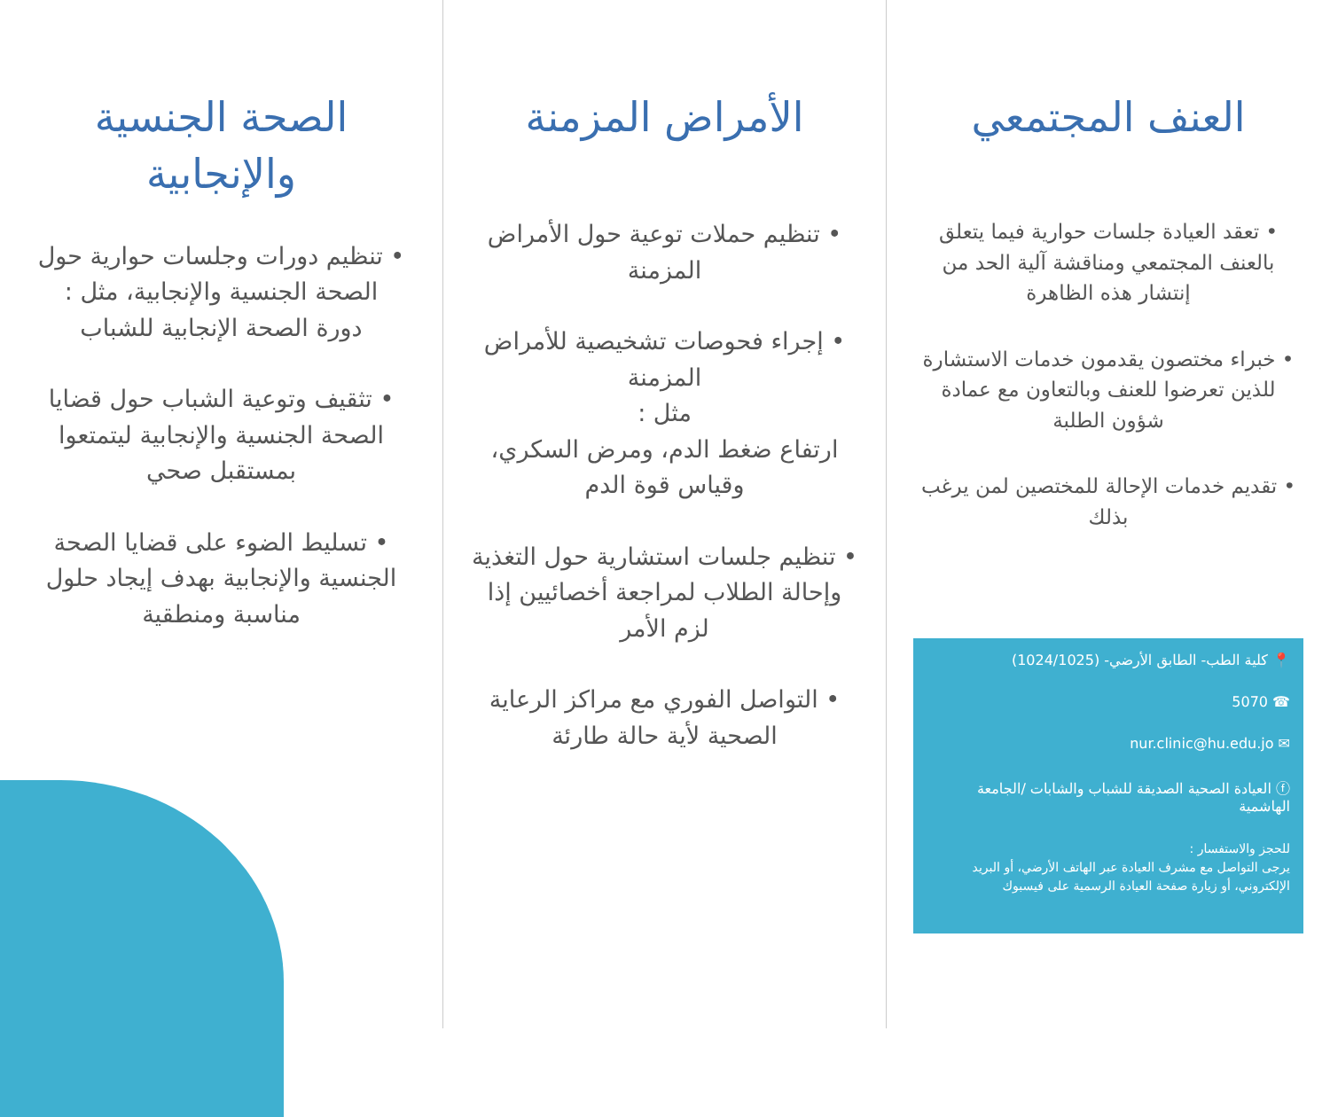العنف المجتمعي
• تعقد العيادة جلسات حوارية فيما يتعلق بالعنف المجتمعي ومناقشة آلية الحد من إنتشار هذه الظاهرة
• خبراء مختصون يقدمون خدمات الاستشارة للذين تعرضوا للعنف وبالتعاون مع عمادة شؤون الطلبة
• تقديم خدمات الإحالة للمختصين لمن يرغب بذلك
📍 كلية الطب- الطابق الأرضي- (1024/1025)
☎ 5070
✉ nur.clinic@hu.edu.jo
ⓕ العيادة الصحية الصديقة للشباب والشابات /الجامعة الهاشمية
للحجز والاستفسار :
يرجى التواصل مع مشرف العيادة عبر الهاتف الأرضي، أو البريد الإلكتروني، أو زيارة صفحة العيادة الرسمية على فيسبوك
الأمراض المزمنة
• تنظيم حملات توعية حول الأمراض المزمنة
• إجراء فحوصات تشخيصية للأمراض المزمنة
مثل :
ارتفاع ضغط الدم، ومرض السكري، وقياس قوة الدم
• تنظيم جلسات استشارية حول التغذية وإحالة الطلاب لمراجعة أخصائيين إذا لزم الأمر
• التواصل الفوري مع مراكز الرعاية الصحية لأية حالة طارئة
الصحة الجنسية والإنجابية
• تنظيم دورات وجلسات حوارية حول الصحة الجنسية والإنجابية، مثل :
دورة الصحة الإنجابية للشباب
• تثقيف وتوعية الشباب حول قضايا الصحة الجنسية والإنجابية ليتمتعوا بمستقبل صحي
• تسليط الضوء على قضايا الصحة الجنسية والإنجابية بهدف إيجاد حلول مناسبة ومنطقية